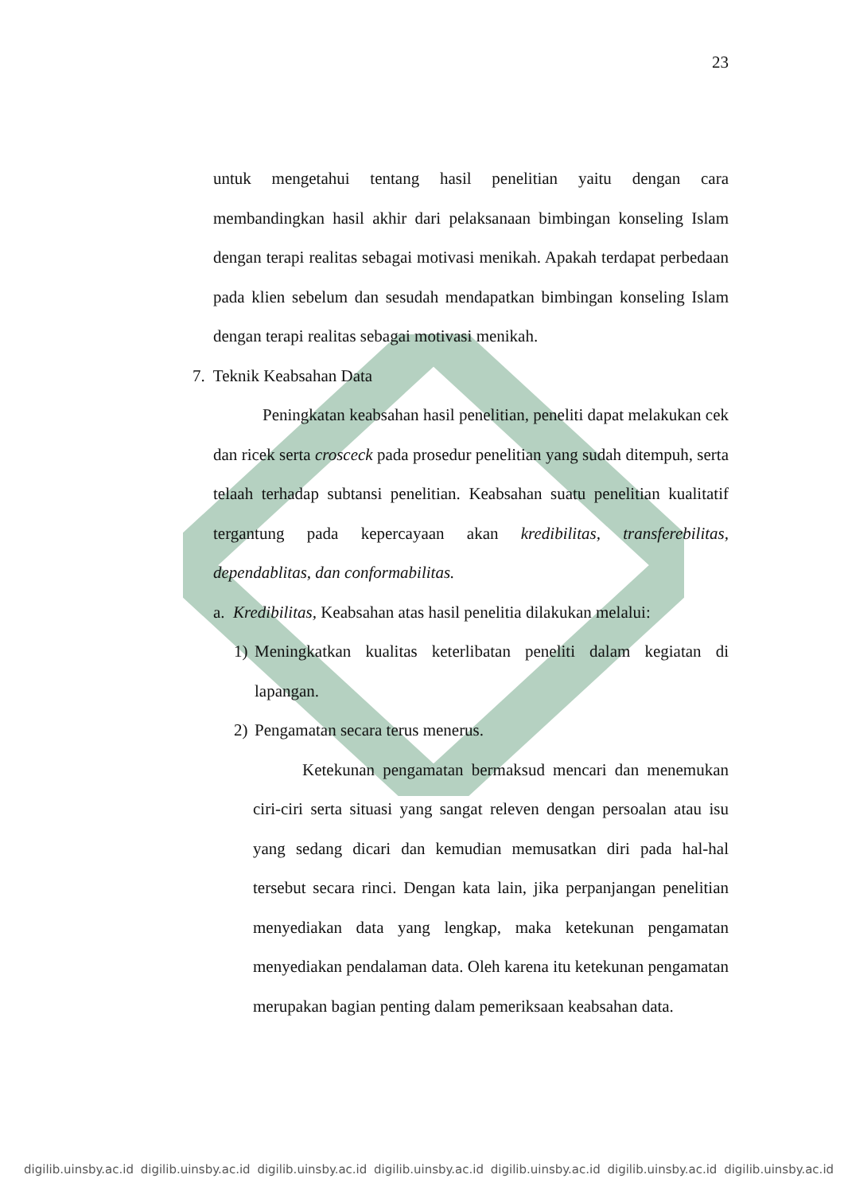23
untuk mengetahui tentang hasil penelitian yaitu dengan cara membandingkan hasil akhir dari pelaksanaan bimbingan konseling Islam dengan terapi realitas sebagai motivasi menikah. Apakah terdapat perbedaan pada klien sebelum dan sesudah mendapatkan bimbingan konseling Islam dengan terapi realitas sebagai motivasi menikah.
7. Teknik Keabsahan Data
Peningkatan keabsahan hasil penelitian, peneliti dapat melakukan cek dan ricek serta crosceck pada prosedur penelitian yang sudah ditempuh, serta telaah terhadap subtansi penelitian. Keabsahan suatu penelitian kualitatif tergantung pada kepercayaan akan kredibilitas, transferebilitas, dependablitas, dan conformabilitas.
a. Kredibilitas, Keabsahan atas hasil penelitia dilakukan melalui:
1) Meningkatkan kualitas keterlibatan peneliti dalam kegiatan di lapangan.
2) Pengamatan secara terus menerus.
Ketekunan pengamatan bermaksud mencari dan menemukan ciri-ciri serta situasi yang sangat releven dengan persoalan atau isu yang sedang dicari dan kemudian memusatkan diri pada hal-hal tersebut secara rinci. Dengan kata lain, jika perpanjangan penelitian menyediakan data yang lengkap, maka ketekunan pengamatan menyediakan pendalaman data. Oleh karena itu ketekunan pengamatan merupakan bagian penting dalam pemeriksaan keabsahan data.
digilib.uinsby.ac.id digilib.uinsby.ac.id digilib.uinsby.ac.id digilib.uinsby.ac.id digilib.uinsby.ac.id digilib.uinsby.ac.id digilib.uinsby.ac.id